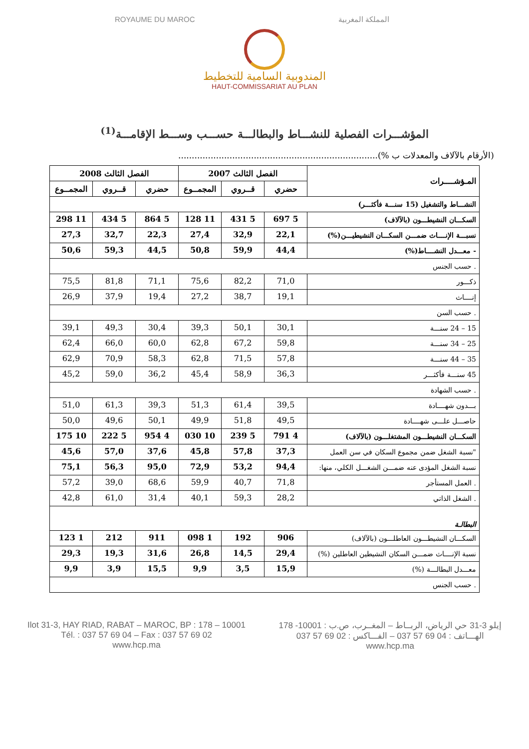ROYAUME DU MAROC المملكة المغربية
المندوبية السامية للتخطيط
HAUT-COMMISSARIAT AU PLAN
المؤشـــرات الفصلية للنشـــاط والبطالـــة حســـب وســـط الإقامـــة<sup>(1)</sup>
(الأرقام بالآلاف والمعدلات ب %)..........................................................................
| المـؤشــــرات | الفصل الثالث 2007 | | | الفصل الثالث 2008 | | |
| --- | --- | --- | --- | --- | --- | --- |
| | حضري | قــروي | المجمــوع | حضري | قــروي | المجمــوع |
| النشـــاط والتشغيل (15 سنـــة فأكثـــر) | | | | | | |
| السكـــان النشيطـــون (بالآلاف) | 5 697 | 5 431 | 11 128 | 5 864 | 5 434 | 11 298 |
| نسبـــة الإنــــاث ضمـــن السكـــان النشيطيـــن(%) | 22,1 | 32,9 | 27,4 | 22,3 | 32,7 | 27,3 |
| - معـــدل النشــــاط(%) | 44,4 | 59,9 | 50,8 | 44,5 | 59,3 | 50,6 |
| . حسب الجنس | | | | | | |
| ذكـــور | 71,0 | 82,2 | 75,6 | 71,1 | 81,8 | 75,5 |
| إنــــاث | 19,1 | 38,7 | 27,2 | 19,4 | 37,9 | 26,9 |
| . حسب السن | | | | | | |
| 15 – 24 سنـــة | 30,1 | 50,1 | 39,3 | 30,4 | 49,3 | 39,1 |
| 25 – 34 سنـــة | 59,8 | 67,2 | 62,8 | 60,0 | 66,0 | 62,4 |
| 35 – 44 سنـــة | 57,8 | 71,5 | 62,8 | 58,3 | 70,9 | 62,9 |
| 45 سنـــة فأكثـــر | 36,3 | 58,9 | 45,4 | 36,2 | 59,0 | 45,2 |
| . حسب الشهادة | | | | | | |
| بـــدون شهــــادة | 39,5 | 61,4 | 51,3 | 39,3 | 61,3 | 51,0 |
| حاصـــل علـــى شهــــادة | 49,5 | 51,8 | 49,9 | 50,1 | 49,6 | 50,0 |
| السكـــان النشيطـــون المشتغلـــون (بالآلاف) | 4 791 | 5 239 | 10 030 | 4 954 | 5 222 | 10 175 |
| "نسبة الشغل ضمن مجموع السكان في سن العمل | 37,3 | 57,8 | 45,8 | 37,6 | 57,0 | 45,6 |
| نسبة الشغل المؤدى عنه ضمـــن الشغـــل الكلي، منها: | 94,4 | 53,2 | 72,9 | 95,0 | 56,3 | 75,1 |
| . العمل المستأجر | 71,8 | 40,7 | 59,9 | 68,6 | 39,0 | 57,2 |
| . الشغل الذاتي | 28,2 | 59,3 | 40,1 | 31,4 | 61,0 | 42,8 |
| البطالـة | | | | | | |
| السكـــان النشيطـــون العاطلـــون (بالآلاف) | 906 | 192 | 1 098 | 911 | 212 | 1 123 |
| نسبة الإنــــاث ضمـــن السكان النشيطين العاطلين (%) | 29,4 | 14,5 | 26,8 | 31,6 | 19,3 | 29,3 |
| معـــدل البطالـــة (%) | 15,9 | 3,5 | 9,9 | 15,5 | 3,9 | 9,9 |
| . حسب الجنس | | | | | | |
Ilot 31-3, HAY RIAD, RABAT – MAROC, BP : 178 – 10001
Tél. : 037 57 69 04 – Fax : 037 57 69 02
www.hcp.ma
إيلو 3-31 حي الرياض، الربــاط – المغــرب، ص.ب : 10001- 178
الهـــاتف : 04 69 57 037 – الفـــاكس : 02 69 57 037
www.hcp.ma